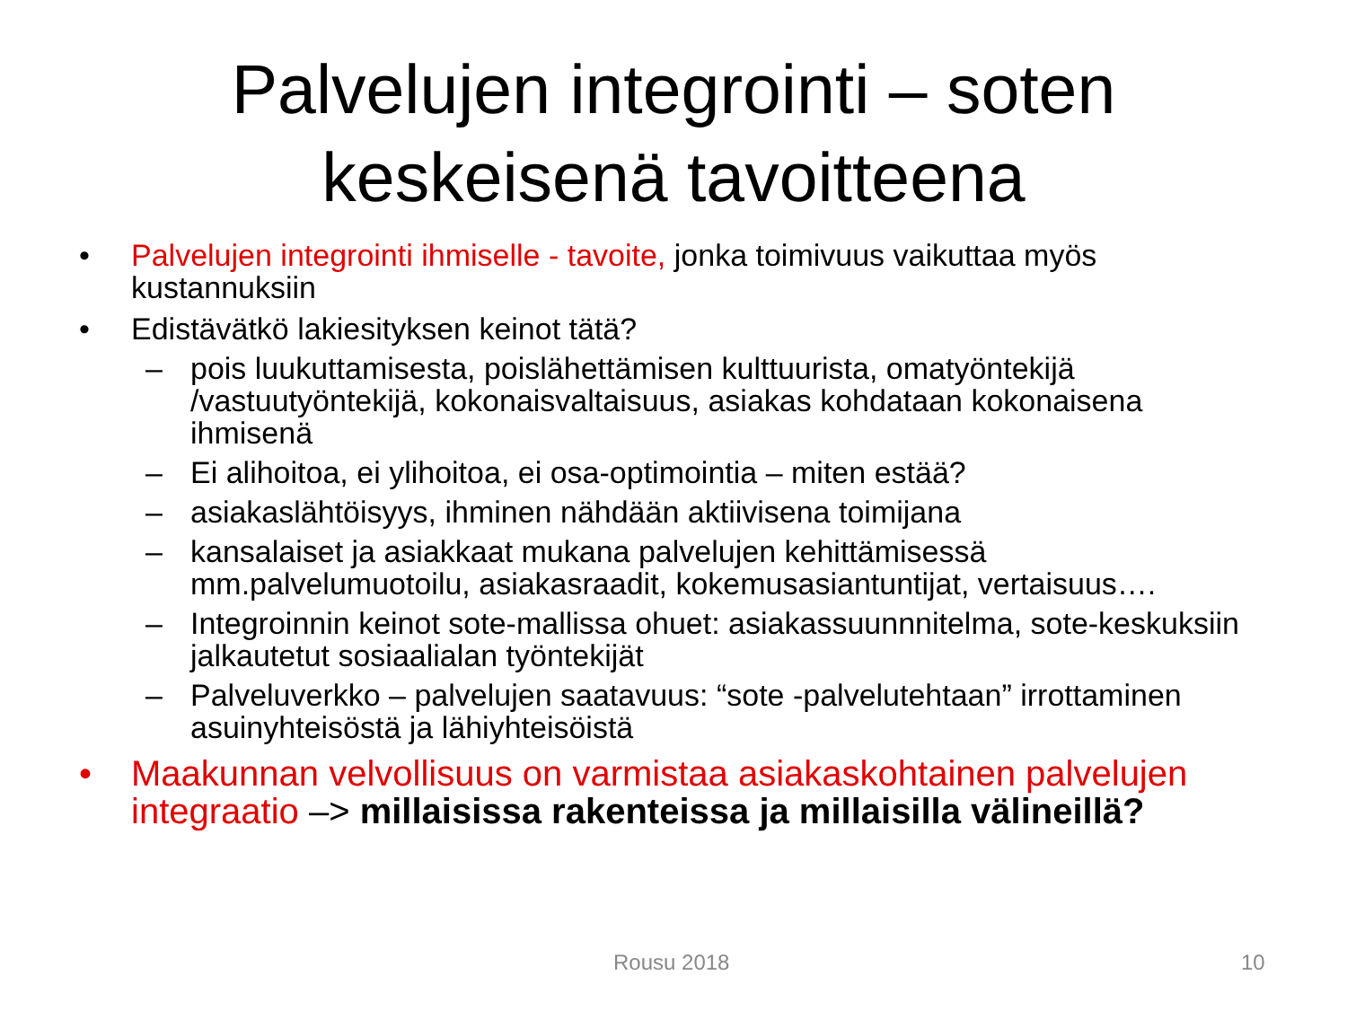Palvelujen integrointi – soten
keskeisenä tavoitteena
• Palvelujen integrointi ihmiselle - tavoite, jonka toimivuus vaikuttaa myös kustannuksiin
• Edistävätkö lakiesityksen keinot tätä?
– pois luukuttamisesta, poislähettämisen kulttuurista, omatyöntekijä /vastuutyöntekijä, kokonaisvaltaisuus, asiakas kohdataan kokonaisena ihmisenä
– Ei alihoitoa, ei ylihoitoa, ei osa-optimointia – miten estää?
– asiakaslähtöisyys, ihminen nähdään aktiivisena toimijana
– kansalaiset ja asiakkaat mukana palvelujen kehittämisessä mm.palvelumuotoilu, asiakasraadit, kokemusasiantuntijat, vertaisuus….
– Integroinnin keinot sote-mallissa ohuet: asiakassuunnnitelma, sote-keskuksiin jalkautetut sosiaalialan työntekijät
– Palveluverkko – palvelujen saatavuus: “sote -palvelutehtaan” irrottaminen asuinyhteisöstä ja lähiyhteisöistä
• Maakunnan velvollisuus on varmistaa asiakaskohtainen palvelujen integraatio –> millaisissa rakenteissa ja millaisilla välineillä?
Rousu 2018 10